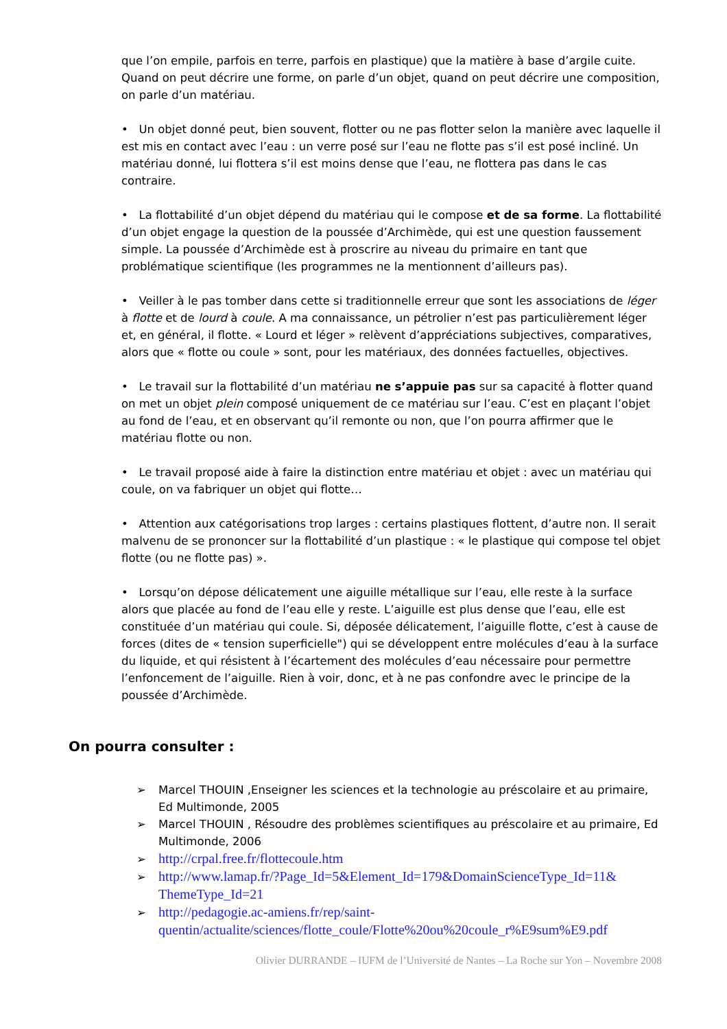que l’on empile, parfois en terre, parfois en plastique) que la matière à base d’argile cuite. Quand on peut décrire une forme, on parle d’un objet, quand on peut décrire une composition, on parle d’un matériau.
• Un objet donné peut, bien souvent, flotter ou ne pas flotter selon la manière avec laquelle il est mis en contact avec l’eau : un verre posé sur l’eau ne flotte pas s’il est posé incliné. Un matériau donné, lui flottera s’il est moins dense que l’eau, ne flottera pas dans le cas contraire.
• La flottabilité d’un objet dépend du matériau qui le compose et de sa forme. La flottabilité d’un objet engage la question de la poussée d’Archimède, qui est une question faussement simple. La poussée d’Archimède est à proscrire au niveau du primaire en tant que problématique scientifique (les programmes ne la mentionnent d’ailleurs pas).
• Veiller à le pas tomber dans cette si traditionnelle erreur que sont les associations de léger à flotte et de lourd à coule. A ma connaissance, un pétrolier n’est pas particulièrement léger et, en général, il flotte. « Lourd et léger » relèvent d’appréciations subjectives, comparatives, alors que « flotte ou coule » sont, pour les matériaux, des données factuelles, objectives.
• Le travail sur la flottabilité d’un matériau ne s’appuie pas sur sa capacité à flotter quand on met un objet plein composé uniquement de ce matériau sur l’eau. C’est en plaçant l’objet au fond de l’eau, et en observant qu’il remonte ou non, que l’on pourra affirmer que le matériau flotte ou non.
• Le travail proposé aide à faire la distinction entre matériau et objet : avec un matériau qui coule, on va fabriquer un objet qui flotte…
• Attention aux catégorisations trop larges : certains plastiques flottent, d’autre non. Il serait malvenu de se prononcer sur la flottabilité d’un plastique : « le plastique qui compose tel objet flotte (ou ne flotte pas) ».
• Lorsqu’on dépose délicatement une aiguille métallique sur l’eau, elle reste à la surface alors que placée au fond de l’eau elle y reste. L’aiguille est plus dense que l’eau, elle est constituée d’un matériau qui coule. Si, déposée délicatement, l’aiguille flotte, c’est à cause de forces (dites de « tension superficielle") qui se développent entre molécules d’eau à la surface du liquide, et qui résistent à l’écartement des molécules d’eau nécessaire pour permettre l’enfoncement de l’aiguille. Rien à voir, donc, et à ne pas confondre avec le principe de la poussée d’Archimède.
On pourra consulter :
➢ Marcel THOUIN ,Enseigner les sciences et la technologie au préscolaire et au primaire, Ed Multimonde, 2005
➢ Marcel THOUIN , Résoudre des problèmes scientifiques au préscolaire et au primaire, Ed Multimonde, 2006
➢ http://crpal.free.fr/flottecoule.htm
➢ http://www.lamap.fr/?Page_Id=5&Element_Id=179&DomainScienceType_Id=11& ThemeType_Id=21
➢ http://pedagogie.ac-amiens.fr/rep/saint-quentin/actualite/sciences/flotte_coule/Flotte%20ou%20coule_r%E9sum%E9.pdf
Olivier DURRANDE – IUFM de l’Université de Nantes – La Roche sur Yon – Novembre 2008